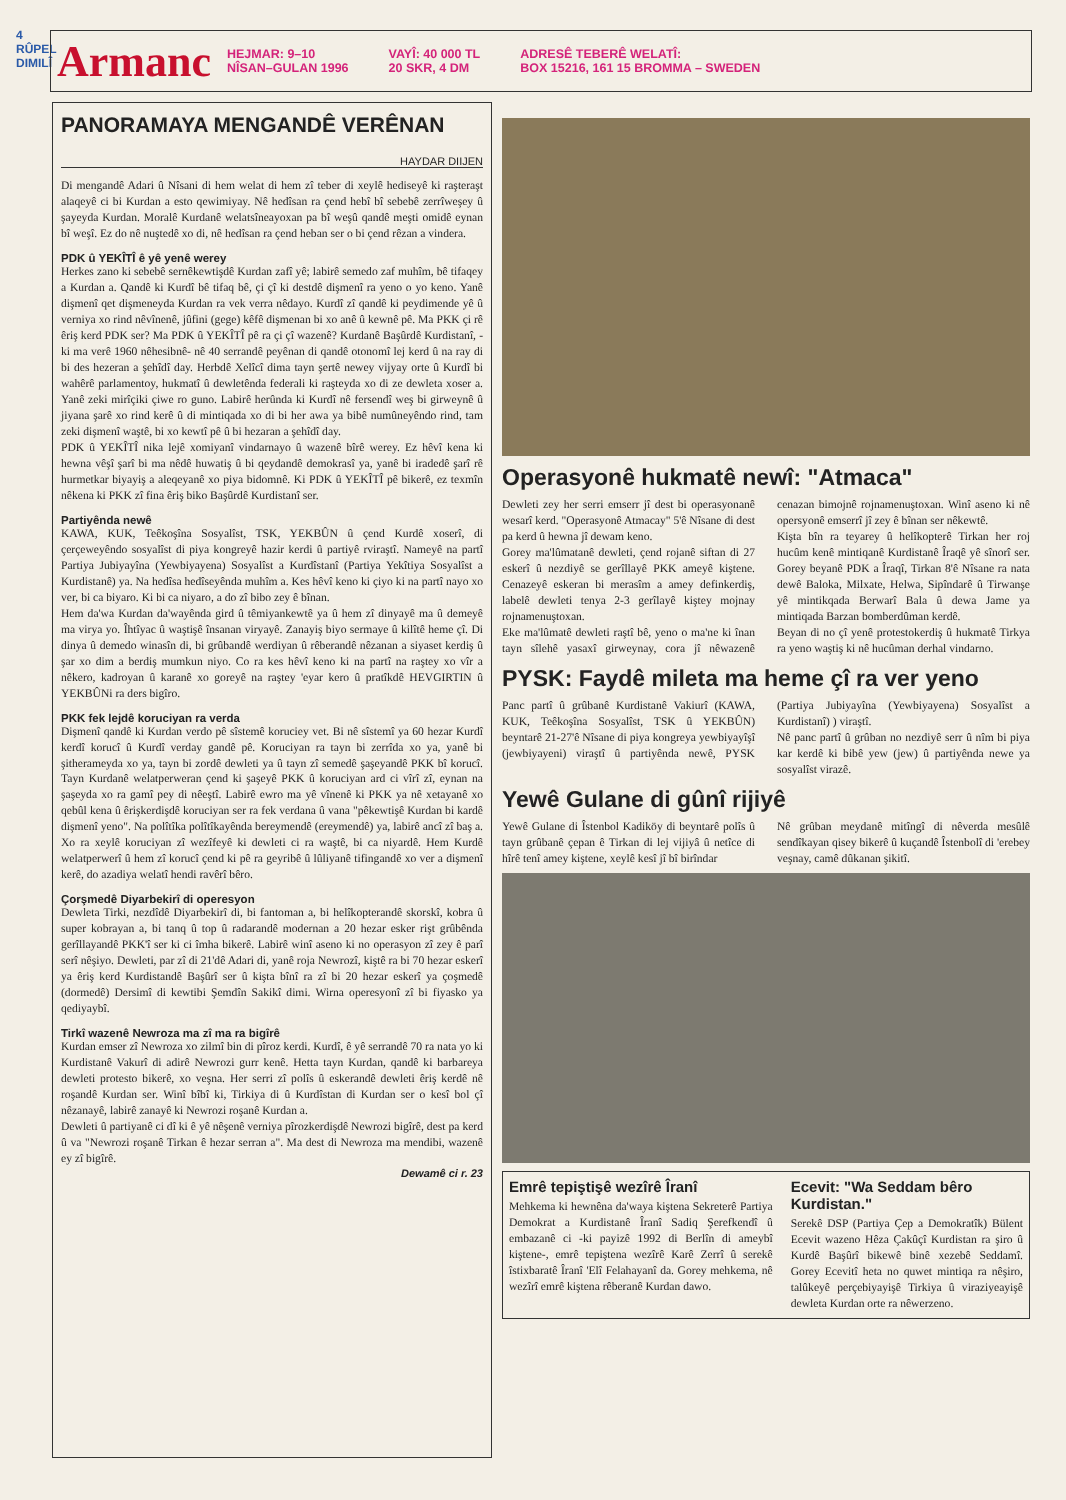4 RÛPEL DIMILÎ
Armanc
HEJMAR: 9–10
NÎSAN–GULAN 1996
VAYÎ: 40 000 TL
20 SKR, 4 DM
ADRESÊ TEBERÊ WELATÎ:
BOX 15216, 161 15 BROMMA – SWEDEN
PANORAMAYA MENGANDÊ VERÊNAN
HAYDAR DIIJEN
Di mengandê Adari û Nîsani di hem welat di hem zî teber di xeylê hediseyê ki raşteraşt alaqeyê ci bi Kurdan a esto qewimiyay. Nê hedîsan ra çend hebî bî sebebê zerrîweşey û şayeyda Kurdan. Moralê Kurdanê welatsîneayoxan pa bî weşû qandê meşti omidê eynan bî weşî. Ez do nê nuştedê xo di, nê hedîsan ra çend heban ser o bi çend rêzan a vindera.
PDK û YEKÎTÎ ê yê yenê werey
Herkes zano ki sebebê sernêkewtişdê Kurdan zafî yê; labirê semedo zaf muhîm, bê tifaqey a Kurdan a. Qandê ki Kurdî bê tifaq bê, çi çî ki destdê dişmenî ra yeno o yo keno. Yanê dişmenî qet dişmeneyda Kurdan ra vek verra nêdayo. Kurdî zî qandê ki peydimende yê û verniya xo rind nêvînenê, jûfini (gege) kêfê dişmenan bi xo anê û kewnê pê. Ma PKK çi rê êriş kerd PDK ser? Ma PDK û YEKÎTÎ pê ra çi çî wazenê? Kurdanê Başûrdê Kurdistanî, -ki ma verê 1960 nêhesibnê- nê 40 serrandê peyênan di qandê otonomî lej kerd û na ray di bi des hezeran a şehîdî day. Herbdê Xelîcî dima tayn şertê newey vijyay orte û Kurdî bi wahêrê parlamentoy, hukmatî û dewletênda federali ki raşteyda xo di ze dewleta xoser a. Yanê zeki mirîçiki çiwe ro guno. Labirê herûnda ki Kurdî nê fersendî weş bi girweynê û jiyana şarê xo rind kerê û di mintiqada xo di bi her awa ya bibê numûneyêndo rind, tam zeki dişmenî waştê, bi xo kewtî pê û bi hezaran a şehîdî day.
PDK û YEKÎTÎ nika lejê xomiyanî vindarnayo û wazenê bîrê werey. Ez hêvî kena ki hewna vêşî şarî bi ma nêdê huwatiş û bi qeydandê demokrasî ya, yanê bi iradedê şarî rê hurmetkar biyayiş a aleqeyanê xo piya bidomnê. Ki PDK û YEKÎTÎ pê bikerê, ez texmîn nêkena ki PKK zî fina êriş biko Başûrdê Kurdistanî ser.
Partiyênda newê
KAWA, KUK, Teêkoşîna Sosyalîst, TSK, YEKBÛN û çend Kurdê xoserî, di çerçeweyêndo sosyalîst di piya kongreyê hazir kerdi û partiyê rviraştî. Nameyê na partî Partiya Jubiyayîna (Yewbiyayena) Sosyalîst a Kurdîstanî (Partiya Yekîtiya Sosyalîst a Kurdistanê) ya. Na hedîsa hedîseyênda muhîm a. Kes hêvî keno ki çiyo ki na partî nayo xo ver, bi ca biyaro. Ki bi ca niyaro, a do zî bibo zey ê bînan.
Hem da'wa Kurdan da'wayênda gird û têmiyankewtê ya û hem zî dinyayê ma û demeyê ma virya yo. Îhtîyac û waştişê însanan viryayê. Zanayiş biyo sermaye û kilîtê heme çî. Di dinya û demedo winasîn di, bi grûbandê werdiyan û rêberandê nêzanan a siyaset kerdiş û şar xo dim a berdiş mumkun niyo. Co ra kes hêvî keno ki na partî na raştey xo vîr a nêkero, kadroyan û karanê xo goreyê na raştey 'eyar kero û pratîkdê HEVGIRTIN û YEKBÛNi ra ders bigîro.
PKK fek lejdê koruciyan ra verda
Dişmenî qandê ki Kurdan verdo pê sîstemê koruciey vet. Bi nê sîstemî ya 60 hezar Kurdî kerdî korucî û Kurdî verday gandê pê. Koruciyan ra tayn bi zerrîda xo ya, yanê bi şitherameyda xo ya, tayn bi zordê dewleti ya û tayn zî semedê şaşeyandê PKK bî korucî. Tayn Kurdanê welatperweran çend ki şaşeyê PKK û koruciyan ard ci vîrî zî, eynan na şaşeyda xo ra gamî pey di nêeştî. Labirê ewro ma yê vînenê ki PKK ya nê xetayanê xo qebûl kena û êrişkerdişdê koruciyan ser ra fek verdana û vana "pêkewtişê Kurdan bi kardê dişmenî yeno". Na polîtîka polîtîkayênda bereymendê (ereymendê) ya, labirê ancî zî baş a. Xo ra xeylê koruciyan zî wezîfeyê ki dewleti ci ra waştê, bi ca niyardê. Hem Kurdê welatperwerî û hem zî korucî çend ki pê ra geyribê û lûliyanê tifingandê xo ver a dişmenî kerê, do azadiya welatî hendi ravêrî bêro.
Çorşmedê Diyarbekirî di operesyon
Dewleta Tirki, nezdîdê Diyarbekirî di, bi fantoman a, bi helîkopterandê skorskî, kobra û super kobrayan a, bi tanq û top û radarandê modernan a 20 hezar esker rişt grûbênda gerîllayandê PKK'î ser ki ci îmha bikerê. Labirê winî aseno ki no operasyon zî zey ê parî serî nêşiyo. Dewleti, par zî di 21'dê Adari di, yanê roja Newrozî, kiştê ra bi 70 hezar eskerî ya êriş kerd Kurdistandê Başûrî ser û kişta bînî ra zî bi 20 hezar eskerî ya çoşmedê (dormedê) Dersimî di kewtibi Şemdîn Sakikî dimi. Wirna operesyonî zî bi fiyasko ya qediyaybî.
Tirkî wazenê Newroza ma zî ma ra bigîrê
Kurdan emser zî Newroza xo zilmî bin di pîroz kerdi. Kurdî, ê yê serrandê 70 ra nata yo ki Kurdistanê Vakurî di adirê Newrozi gurr kenê. Hetta tayn Kurdan, qandê ki barbareya dewleti protesto bikerê, xo veşna. Her serri zî polîs û eskerandê dewleti êriş kerdê nê roşandê Kurdan ser. Winî bîbî ki, Tirkiya di û Kurdîstan di Kurdan ser o kesî bol çî nêzanayê, labirê zanayê ki Newrozi roşanê Kurdan a.
Dewleti û partiyanê ci dî ki ê yê nêşenê verniya pîrozkerdişdê Newrozi bigîrê, dest pa kerd û va "Newrozi roşanê Tirkan ê hezar serran a". Ma dest di Newroza ma mendibi, wazenê ey zî bigîrê.
Dewamê ci r. 23
Operasyonê hukmatê newî: "Atmaca"
Dewleti zey her serri emserr jî dest bi operasyonanê wesarî kerd. "Operasyonê Atmacay" 5'ê Nîsane di dest pa kerd û hewna jî dewam keno.
Gorey ma'lûmatanê dewleti, çend rojanê siftan di 27 eskerî û nezdiyê se gerîllayê PKK ameyê kiştene. Cenazeyê eskeran bi merasîm a amey definkerdiş, labelê dewleti tenya 2-3 gerîlayê kiştey mojnay rojnamenuştoxan.
Eke ma'lûmatê dewleti raştî bê, yeno o ma'ne ki înan tayn sîlehê yasaxî girweynay, cora jî nêwazenê cenazan bimojnê rojnamenuştoxan. Winî aseno ki nê opersyonê emserrî jî zey ê bînan ser nêkewtê.
Kişta bîn ra teyarey û helîkopterê Tirkan her roj hucûm kenê mintiqanê Kurdistanê Îraqê yê sînorî ser. Gorey beyanê PDK a Îraqî, Tirkan 8'ê Nîsane ra nata dewê Baloka, Milxate, Helwa, Sipîndarê û Tirwanşe yê mintikqada Berwarî Bala û dewa Jame ya mintiqada Barzan bomberdûman kerdê.
Beyan di no çî yenê protestokerdiş û hukmatê Tirkya ra yeno waştiş ki nê hucûman derhal vindarno.
PYSK: Faydê mileta ma heme çî ra ver yeno
Panc partî û grûbanê Kurdistanê Vakiurî (KAWA, KUK, Teêkoşîna Sosyalîst, TSK û YEKBÛN) beyntarê 21-27'ê Nîsane di piya kongreya yewbiyayîşî (jewbiyayeni) viraştî û partiyênda newê, PYSK (Partiya Jubiyayîna (Yewbiyayena) Sosyalîst a Kurdistanî) ) viraştî.
Nê panc partî û grûban no nezdiyê serr û nîm bi piya kar kerdê ki bibê yew (jew) û partiyênda newe ya sosyalîst virazê.
Yewê Gulane di gûnî rijiyê
Yewê Gulane di Îstenbol Kadiköy di beyntarê polîs û tayn grûbanê çepan ê Tirkan di lej vijiyâ û netîce di hîrê tenî amey kiştene, xeylê kesî jî bî birîndar
Nê grûban meydanê mitîngî di nêverda mesûlê sendîkayan qisey bikerê û kuçandê Îstenbolî di 'erebey veşnay, camê dûkanan şikitî.
Emrê tepiştişê wezîrê Îranî
Mehkema ki hewnêna da'waya kiştena Sekreterê Partiya Demokrat a Kurdistanê Îranî Sadiq Şerefkendî û embazanê ci -ki payizê 1992 di Berlîn di ameybî kiştene-, emrê tepiştena wezîrê Karê Zerrî û serekê îstixbaratê Îranî 'Elî Felahayanî da. Gorey mehkema, nê wezîrî emrê kiştena rêberanê Kurdan dawo.
Ecevit: "Wa Seddam bêro Kurdistan."
Serekê DSP (Partiya Çep a Demokratîk) Bülent Ecevit wazeno Hêza Çakûçî Kurdistan ra şiro û Kurdê Başûrî bikewê binê xezebê Seddamî. Gorey Ecevitî heta no quwet mintiqa ra nêşiro, talûkeyê perçebiyayişê Tirkiya û viraziyeayişê dewleta Kurdan orte ra nêwerzeno.